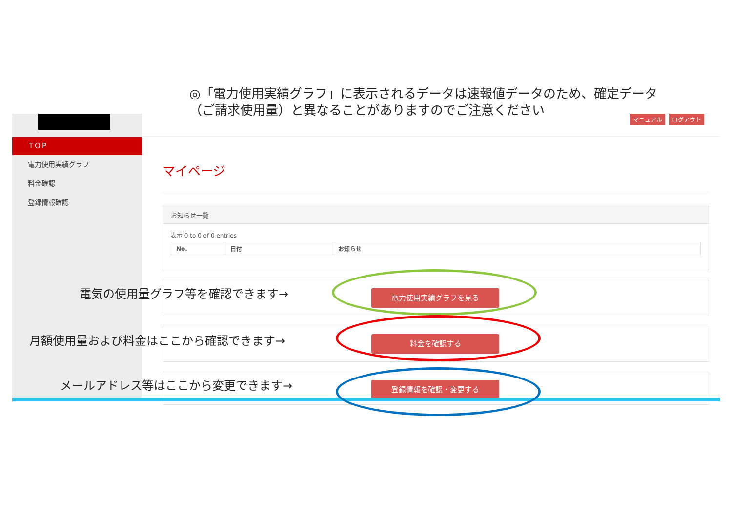◎「電力使用実績グラフ」に表示されるデータは速報値データのため、確定データ（ご請求使用量）と異なることがありますのでご注意ください
TOP
電力使用実績グラフ
料金確認
登録情報確認
マニュアル ログアウト
マイページ
お知らせ一覧
表示 0 to 0 of 0 entries
| No. | 日付 | お知らせ |
| --- | --- | --- |
電力使用実績グラフを見る
料金を確認する
登録情報を確認・変更する
電気の使用量グラフ等を確認できます→
月額使用量および料金はここから確認できます→
メールアドレス等はここから変更できます→